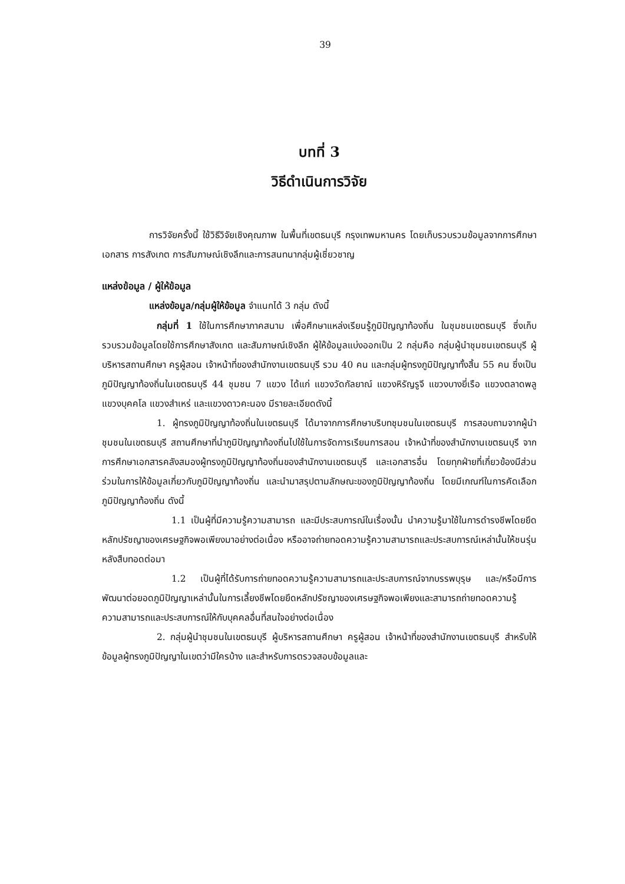39
บทที่ 3
วิธีดำเนินการวิจัย
การวิจัยครั้งนี้ ใช้วิธีวิจัยเชิงคุณภาพ ในพื้นที่เขตธนบุรี กรุงเทพมหานคร โดยเก็บรวบรวมข้อมูลจากการศึกษาเอกสาร การสังเกต การสัมภาษณ์เชิงลึกและการสนทนากลุ่มผู้เชี่ยวชาญ
แหล่งข้อมูล / ผู้ให้ข้อมูล
แหล่งข้อมูล/กลุ่มผู้ให้ข้อมูล จำแนกได้ 3 กลุ่ม ดังนี้
กลุ่มที่ 1 ใช้ในการศึกษาภาคสนาม เพื่อศึกษาแหล่งเรียนรู้ภูมิปัญญาท้องถิ่น ในชุมชนเขตธนบุรี ซึ่งเก็บรวบรวมข้อมูลโดยใช้การศึกษาสังเกต และสัมภาษณ์เชิงลึก ผู้ให้ข้อมูลแบ่งออกเป็น 2 กลุ่มคือ กลุ่มผู้นำชุมชนเขตธนบุรี ผู้บริหารสถานศึกษา ครูผู้สอน เจ้าหน้าที่ของสำนักงานเขตธนบุรี รวม 40 คน และกลุ่มผู้ทรงภูมิปัญญาทั้งสิ้น 55 คน ซึ่งเป็นภูมิปัญญาท้องถิ่นในเขตธนบุรี 44 ชุมชน 7 แขวง ได้แก่ แขวงวัดกัลยาณ์ แขวงหิรัญรูจี แขวงบางยี่เรือ แขวงตลาดพลู แขวงบุคคโล แขวงสำเหร่ และแขวงดาวคะนอง มีรายละเอียดดังนี้
1. ผู้ทรงภูมิปัญญาท้องถิ่นในเขตธนบุรี ได้มาจากการศึกษาบริบทชุมชนในเขตธนบุรี การสอบถามจากผู้นำชุมชนในเขตธนบุรี สถานศึกษาที่นำภูมิปัญญาท้องถิ่นไปใช้ในการจัดการเรียนการสอน เจ้าหน้าที่ของสำนักงานเขตธนบุรี จากการศึกษาเอกสารคลังสมองผู้ทรงภูมิปัญญาท้องถิ่นของสำนักงานเขตธนบุรี และเอกสารอื่น โดยทุกฝ่ายที่เกี่ยวข้องมีส่วนร่วมในการให้ข้อมูลเกี่ยวกับภูมิปัญญาท้องถิ่น และนำมาสรุปตามลักษณะของภูมิปัญญาท้องถิ่น โดยมีเกณฑ์ในการคัดเลือกภูมิปัญญาท้องถิ่น ดังนี้
1.1 เป็นผู้ที่มีความรู้ความสามารถ และมีประสบการณ์ในเรื่องนั้น นำความรู้มาใช้ในการดำรงชีพโดยยึดหลักปรัชญาของเศรษฐกิจพอเพียงมาอย่างต่อเนื่อง หรืออาจถ่ายทอดความรู้ความสามารถและประสบการณ์เหล่านั้นให้ชนรุ่นหลังสืบทอดต่อมา
1.2 เป็นผู้ที่ได้รับการถ่ายทอดความรู้ความสามารถและประสบการณ์จากบรรพบุรุษ และ/หรือมีการพัฒนาต่อยอดภูมิปัญญาเหล่านั้นในการเลี้ยงชีพโดยยึดหลักปรัชญาของเศรษฐกิจพอเพียงและสามารถถ่ายทอดความรู้ ความสามารถและประสบการณ์ให้กับบุคคลอื่นที่สนใจอย่างต่อเนื่อง
2. กลุ่มผู้นำชุมชนในเขตธนบุรี ผู้บริหารสถานศึกษา ครูผู้สอน เจ้าหน้าที่ของสำนักงานเขตธนบุรี สำหรับให้ข้อมูลผู้ทรงภูมิปัญญาในเขตว่ามีใครบ้าง และสำหรับการตรวจสอบข้อมูลและ